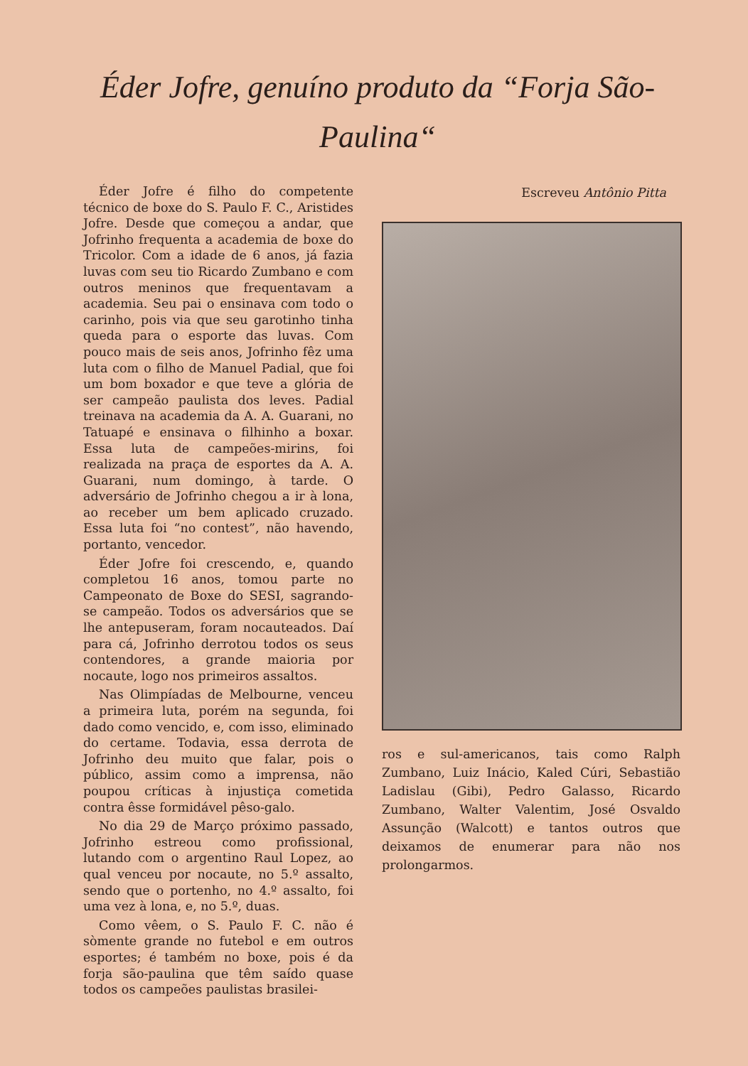Éder Jofre, genuíno produto da “Forja São-Paulina“
Éder Jofre é filho do competente técnico de boxe do S. Paulo F. C., Aristides Jofre. Desde que começou a andar, que Jofrinho frequenta a academia de boxe do Tricolor. Com a idade de 6 anos, já fazia luvas com seu tio Ricardo Zumbano e com outros meninos que frequentavam a academia. Seu pai o ensinava com todo o carinho, pois via que seu garotinho tinha queda para o esporte das luvas. Com pouco mais de seis anos, Jofrinho fêz uma luta com o filho de Manuel Padial, que foi um bom boxador e que teve a glória de ser campeão paulista dos leves. Padial treinava na academia da A. A. Guarani, no Tatuapé e ensinava o filhinho a boxar. Essa luta de campeões-mirins, foi realizada na praça de esportes da A. A. Guarani, num domingo, à tarde. O adversário de Jofrinho chegou a ir à lona, ao receber um bem aplicado cruzado. Essa luta foi “no contest”, não havendo, portanto, vencedor.
Éder Jofre foi crescendo, e, quando completou 16 anos, tomou parte no Campeonato de Boxe do SESI, sagrando-se campeão. Todos os adversários que se lhe antepuseram, foram nocauteados. Daí para cá, Jofrinho derrotou todos os seus contendores, a grande maioria por nocaute, logo nos primeiros assaltos.
Nas Olimpíadas de Melbourne, venceu a primeira luta, porém na segunda, foi dado como vencido, e, com isso, eliminado do certame. Todavia, essa derrota de Jofrinho deu muito que falar, pois o público, assim como a imprensa, não poupou críticas à injustiça cometida contra êsse formidável pêso-galo.
No dia 29 de Março próximo passado, Jofrinho estreou como profissional, lutando com o argentino Raul Lopez, ao qual venceu por nocaute, no 5.º assalto, sendo que o portenho, no 4.º assalto, foi uma vez à lona, e, no 5.º, duas.
Como vêem, o S. Paulo F. C. não é sòmente grande no futebol e em outros esportes; é também no boxe, pois é da forja são-paulina que têm saído quase todos os campeões paulistas brasilei-
Escreveu Antônio Pitta
ros e sul-americanos, tais como Ralph Zumbano, Luiz Inácio, Kaled Cúri, Sebastião Ladislau (Gibi), Pedro Galasso, Ricardo Zumbano, Walter Valentim, José Osvaldo Assunção (Walcott) e tantos outros que deixamos de enumerar para não nos prolongarmos.